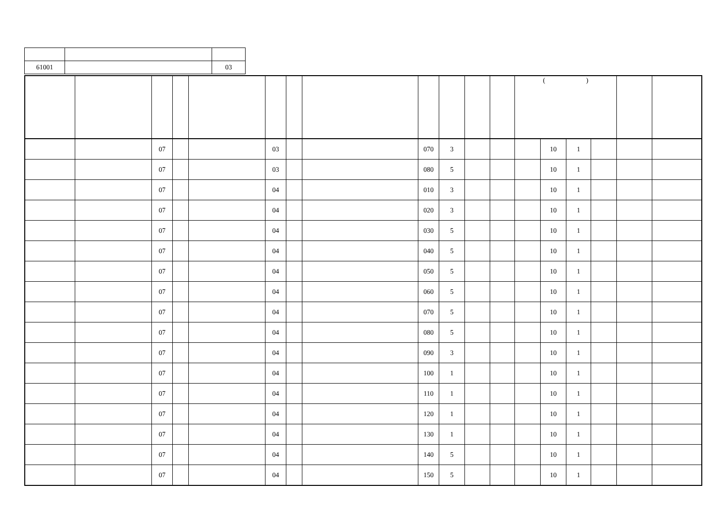| 61001 | | 03 |
| | | | | | | | | | | | | ( ) | | | | | |
| | | 07 | | | 03 | | | 070 | 3 | | | | 10 | 1 | | | |
| | | 07 | | | 03 | | | 080 | 5 | | | | 10 | 1 | | | |
| | | 07 | | | 04 | | | 010 | 3 | | | | 10 | 1 | | | |
| | | 07 | | | 04 | | | 020 | 3 | | | | 10 | 1 | | | |
| | | 07 | | | 04 | | | 030 | 5 | | | | 10 | 1 | | | |
| | | 07 | | | 04 | | | 040 | 5 | | | | 10 | 1 | | | |
| | | 07 | | | 04 | | | 050 | 5 | | | | 10 | 1 | | | |
| | | 07 | | | 04 | | | 060 | 5 | | | | 10 | 1 | | | |
| | | 07 | | | 04 | | | 070 | 5 | | | | 10 | 1 | | | |
| | | 07 | | | 04 | | | 080 | 5 | | | | 10 | 1 | | | |
| | | 07 | | | 04 | | | 090 | 3 | | | | 10 | 1 | | | |
| | | 07 | | | 04 | | | 100 | 1 | | | | 10 | 1 | | | |
| | | 07 | | | 04 | | | 110 | 1 | | | | 10 | 1 | | | |
| | | 07 | | | 04 | | | 120 | 1 | | | | 10 | 1 | | | |
| | | 07 | | | 04 | | | 130 | 1 | | | | 10 | 1 | | | |
| | | 07 | | | 04 | | | 140 | 5 | | | | 10 | 1 | | | |
| | | 07 | | | 04 | | | 150 | 5 | | | | 10 | 1 | | | |